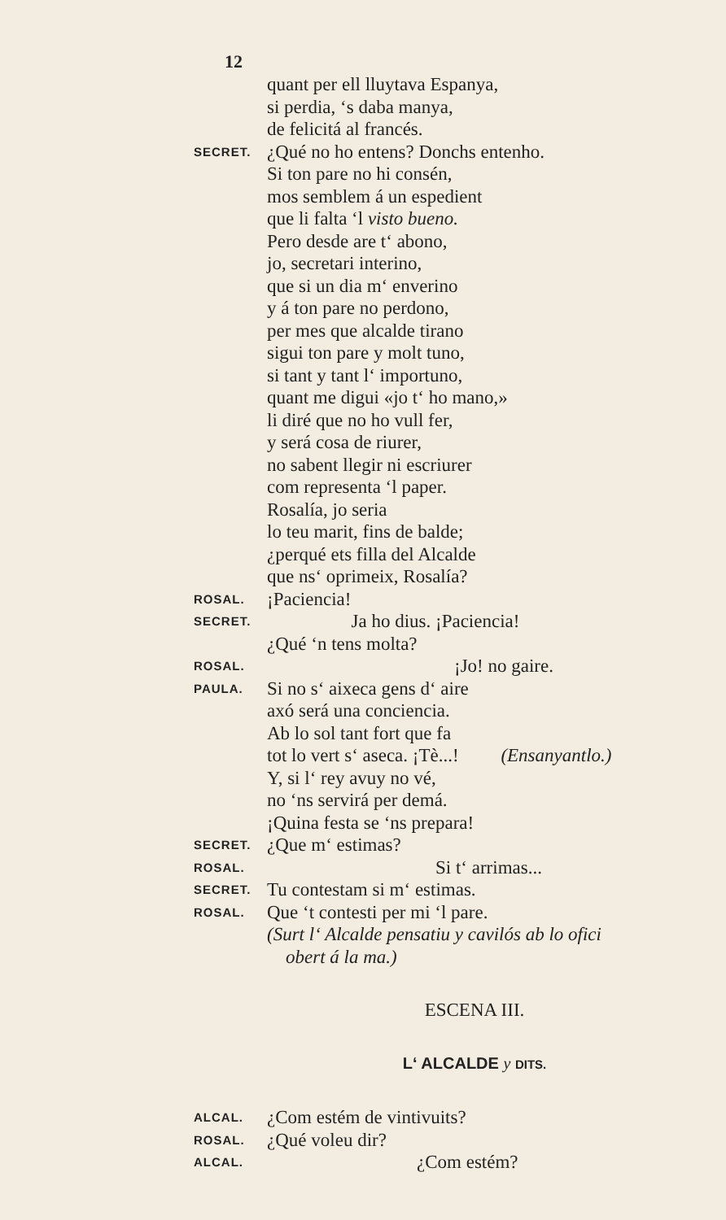12
quant per ell lluytava Espanya,
si perdia, ‘s daba manya,
de felicitá al francés.
SECRET. ¿Qué no ho entens? Donchs entenho.
Si ton pare no hi consén,
mos semblem á un espedient
que li falta ‘l visto bueno.
Pero desde are t‘ abono,
jo, secretari interino,
que si un dia m‘ enverino
y á ton pare no perdono,
per mes que alcalde tirano
sigui ton pare y molt tuno,
si tant y tant l‘ importuno,
quant me digui «jo t‘ ho mano,»
li diré que no ho vull fer,
y será cosa de riurer,
no sabent llegir ni escriurer
com representa ‘l paper.
Rosalía, jo seria
lo teu marit, fins de balde;
¿perqué ets filla del Alcalde
que ns‘ oprimeix, Rosalía?
ROSAL. ¡Paciencia!
SECRET.     Ja ho dius. ¡Paciencia!
¿Qué ‘n tens molta?
ROSAL.          ¡Jo! no gaire.
PAULA. Si no s‘ aixeca gens d‘ aire
axó será una conciencia.
Ab lo sol tant fort que fa
tot lo vert s‘ aseca. ¡Tè...!   (Ensanyantlo.)
Y, si l‘ rey avuy no vé,
no ‘ns servirá per demá.
¡Quina festa se ‘ns prepara!
SECRET. ¿Que m‘ estimas?
ROSAL.         Si t‘ arrimas...
SECRET. Tu contestam si m‘ estimas.
ROSAL. Que ‘t contesti per mi ‘l pare.
(Surt l‘ Alcalde pensatiu y cavilós ab lo ofici
 obert á la ma.)
ESCENA III.
L‘ ALCALDE y DITS.
ALCAL. ¿Com estém de vintivuits?
ROSAL. ¿Qué voleu dir?
ALCAL.        ¿Com estém?